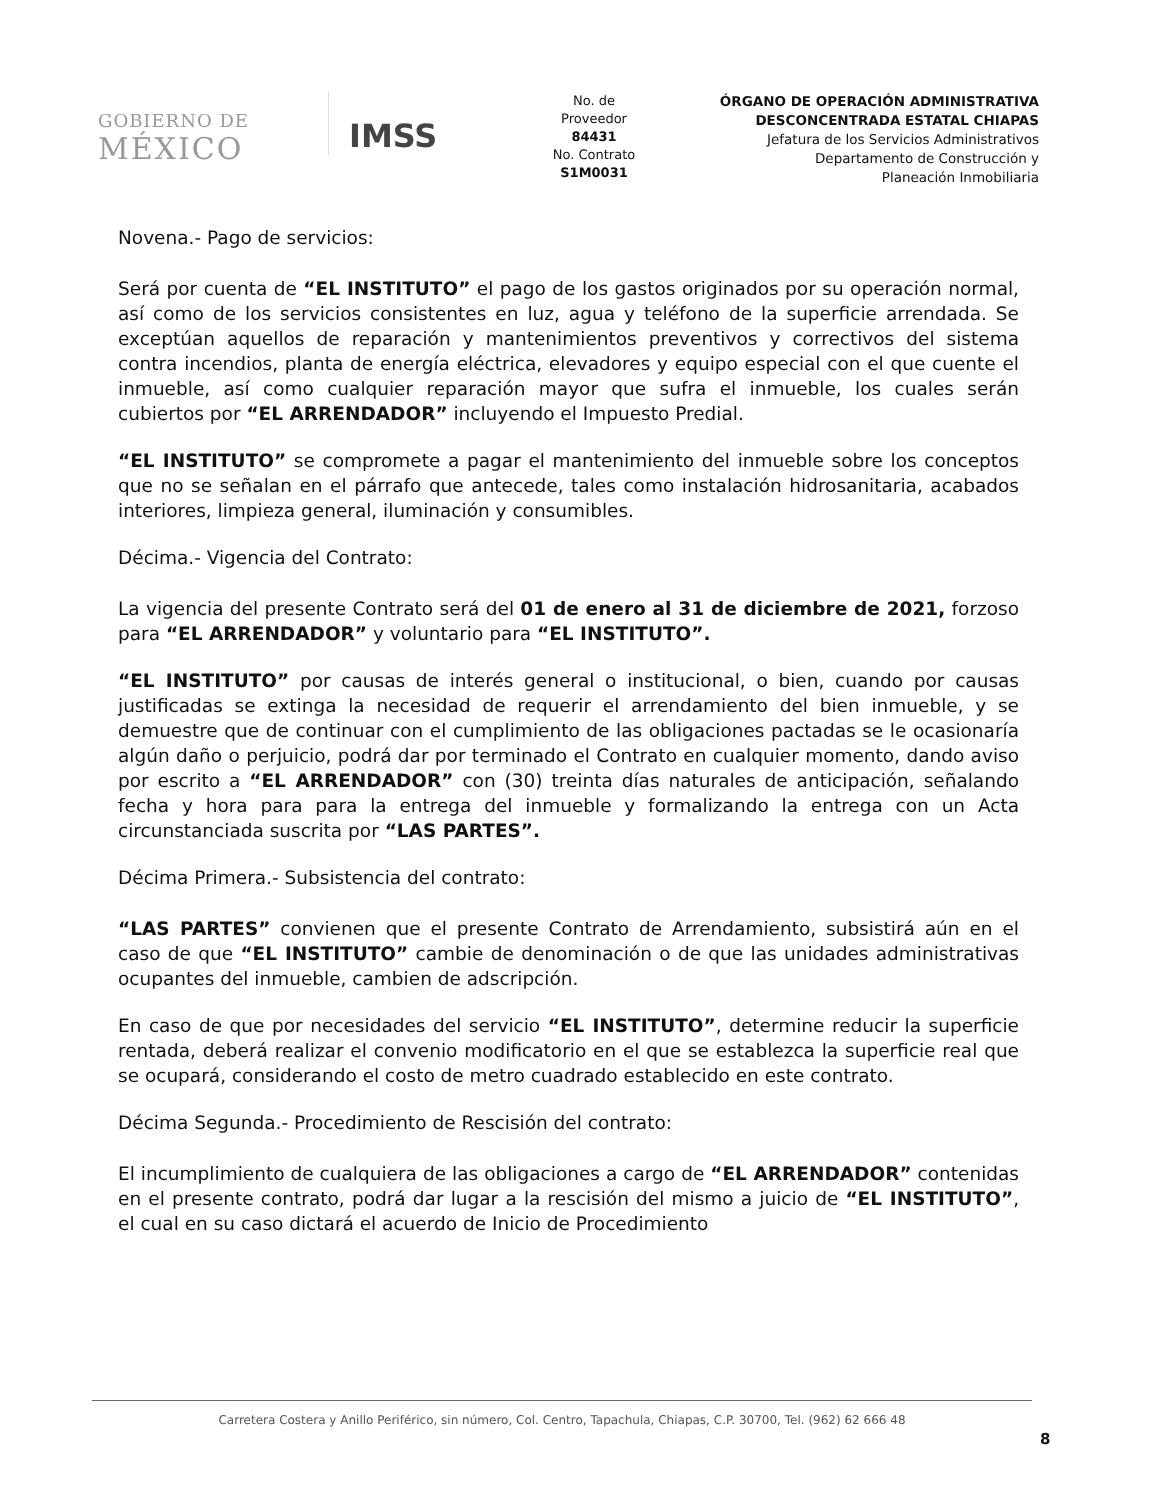GOBIERNO DE
MÉXICO
IMSS
No. de
Proveedor
84431
No. Contrato
S1M0031
ÓRGANO DE OPERACIÓN ADMINISTRATIVA
DESCONCENTRADA ESTATAL CHIAPAS
Jefatura de los Servicios Administrativos
Departamento de Construcción y
Planeación Inmobiliaria
Novena.- Pago de servicios:
Será por cuenta de “EL INSTITUTO” el pago de los gastos originados por su operación normal, así como de los servicios consistentes en luz, agua y teléfono de la superficie arrendada. Se exceptúan aquellos de reparación y mantenimientos preventivos y correctivos del sistema contra incendios, planta de energía eléctrica, elevadores y equipo especial con el que cuente el inmueble, así como cualquier reparación mayor que sufra el inmueble, los cuales serán cubiertos por “EL ARRENDADOR” incluyendo el Impuesto Predial.
“EL INSTITUTO” se compromete a pagar el mantenimiento del inmueble sobre los conceptos que no se señalan en el párrafo que antecede, tales como instalación hidrosanitaria, acabados interiores, limpieza general, iluminación y consumibles.
Décima.- Vigencia del Contrato:
La vigencia del presente Contrato será del 01 de enero al 31 de diciembre de 2021, forzoso para “EL ARRENDADOR” y voluntario para “EL INSTITUTO”.
“EL INSTITUTO” por causas de interés general o institucional, o bien, cuando por causas justificadas se extinga la necesidad de requerir el arrendamiento del bien inmueble, y se demuestre que de continuar con el cumplimiento de las obligaciones pactadas se le ocasionaría algún daño o perjuicio, podrá dar por terminado el Contrato en cualquier momento, dando aviso por escrito a “EL ARRENDADOR” con (30) treinta días naturales de anticipación, señalando fecha y hora para para la entrega del inmueble y formalizando la entrega con un Acta circunstanciada suscrita por “LAS PARTES”.
Décima Primera.- Subsistencia del contrato:
“LAS PARTES” convienen que el presente Contrato de Arrendamiento, subsistirá aún en el caso de que “EL INSTITUTO” cambie de denominación o de que las unidades administrativas ocupantes del inmueble, cambien de adscripción.
En caso de que por necesidades del servicio “EL INSTITUTO”, determine reducir la superficie rentada, deberá realizar el convenio modificatorio en el que se establezca la superficie real que se ocupará, considerando el costo de metro cuadrado establecido en este contrato.
Décima Segunda.- Procedimiento de Rescisión del contrato:
El incumplimiento de cualquiera de las obligaciones a cargo de “EL ARRENDADOR” contenidas en el presente contrato, podrá dar lugar a la rescisión del mismo a juicio de “EL INSTITUTO”, el cual en su caso dictará el acuerdo de Inicio de Procedimiento
Carretera Costera y Anillo Periférico, sin número, Col. Centro, Tapachula, Chiapas, C.P. 30700, Tel. (962) 62 666 48
8